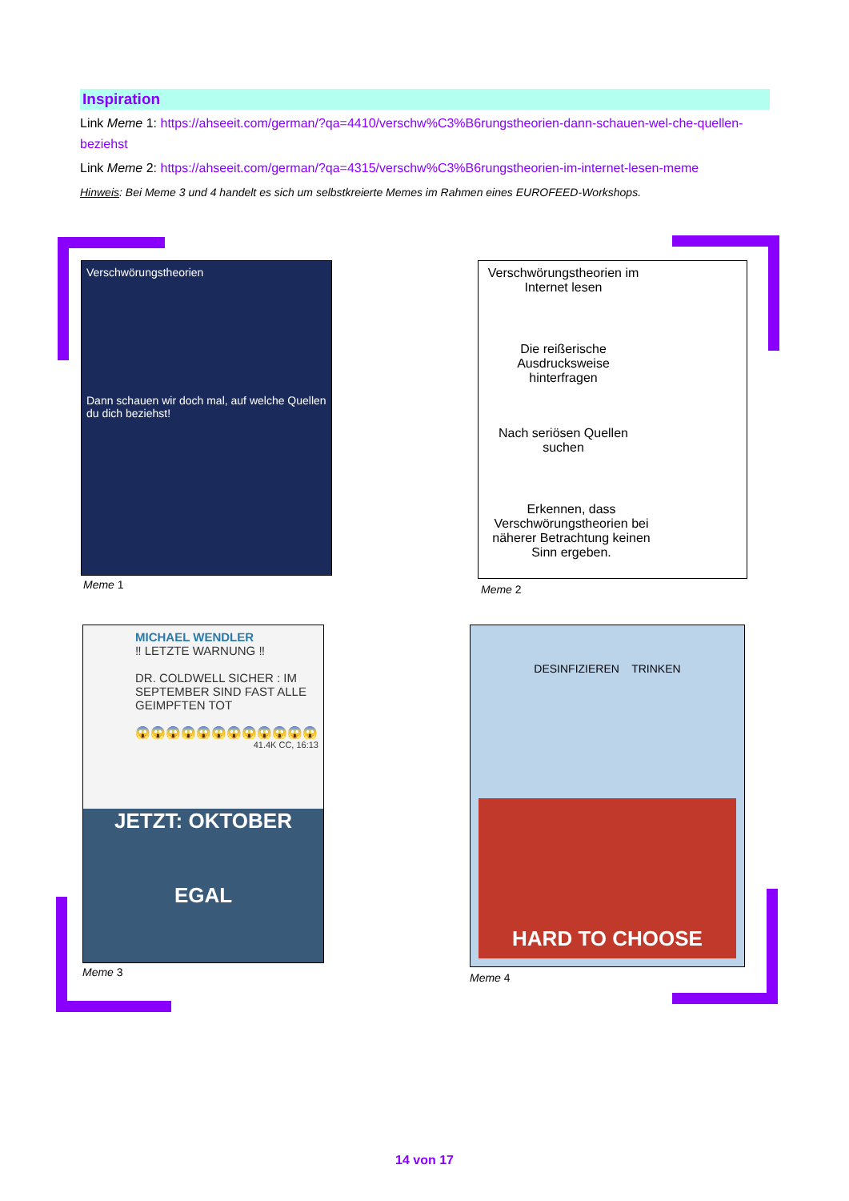Inspiration
Link Meme 1: https://ahseeit.com/german/?qa=4410/verschw%C3%B6rungstheorien-dann-schauen-wel-che-quellen-beziehst
Link Meme 2: https://ahseeit.com/german/?qa=4315/verschw%C3%B6rungstheorien-im-internet-lesen-meme
Hinweis: Bei Meme 3 und 4 handelt es sich um selbstkreierte Memes im Rahmen eines EUROFEED-Workshops.
Verschwörungstheorien
Dann schauen wir doch mal, auf welche Quellen du dich beziehst!
Meme 1
Verschwörungstheorien im Internet lesen
Die reißerische Ausdrucksweise hinterfragen
Nach seriösen Quellen suchen
Erkennen, dass Verschwörungstheorien bei näherer Betrachtung keinen Sinn ergeben.
Meme 2
MICHAEL WENDLER
‼ LETZTE WARNUNG ‼
DR. COLDWELL SICHER : IM SEPTEMBER SIND FAST ALLE GEIMPFTEN TOT
😱😱😱😱😱😱😱😱😱😱😱😱
41.4K CC, 16:13
JETZT: OKTOBER
EGAL
Meme 3
DESINFIZIEREN TRINKEN
HARD TO CHOOSE
Meme 4
14 von 17